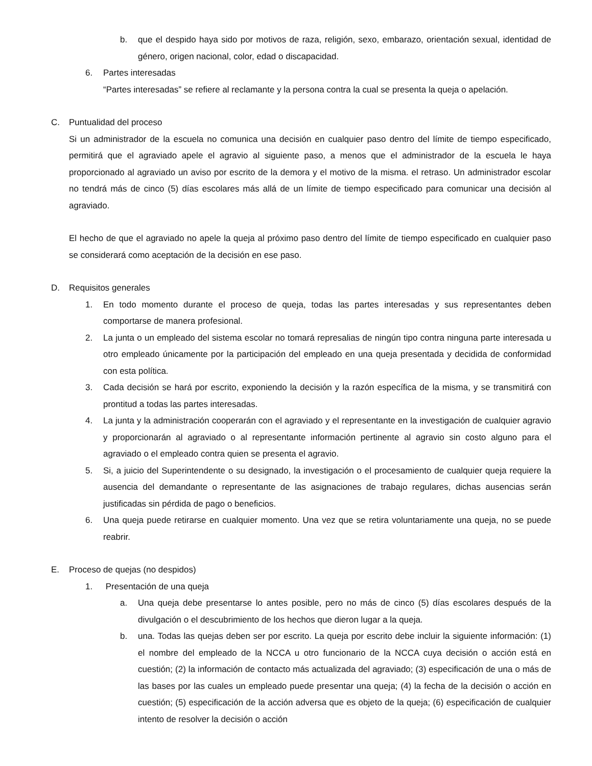b. que el despido haya sido por motivos de raza, religión, sexo, embarazo, orientación sexual, identidad de género, origen nacional, color, edad o discapacidad.
6. Partes interesadas
“Partes interesadas” se refiere al reclamante y la persona contra la cual se presenta la queja o apelación.
C. Puntualidad del proceso
Si un administrador de la escuela no comunica una decisión en cualquier paso dentro del límite de tiempo especificado, permitirá que el agraviado apele el agravio al siguiente paso, a menos que el administrador de la escuela le haya proporcionado al agraviado un aviso por escrito de la demora y el motivo de la misma. el retraso. Un administrador escolar no tendrá más de cinco (5) días escolares más allá de un límite de tiempo especificado para comunicar una decisión al agraviado.
El hecho de que el agraviado no apele la queja al próximo paso dentro del límite de tiempo especificado en cualquier paso se considerará como aceptación de la decisión en ese paso.
D. Requisitos generales
1. En todo momento durante el proceso de queja, todas las partes interesadas y sus representantes deben comportarse de manera profesional.
2. La junta o un empleado del sistema escolar no tomará represalias de ningún tipo contra ninguna parte interesada u otro empleado únicamente por la participación del empleado en una queja presentada y decidida de conformidad con esta política.
3. Cada decisión se hará por escrito, exponiendo la decisión y la razón específica de la misma, y se transmitirá con prontitud a todas las partes interesadas.
4. La junta y la administración cooperarán con el agraviado y el representante en la investigación de cualquier agravio y proporcionarán al agraviado o al representante información pertinente al agravio sin costo alguno para el agraviado o el empleado contra quien se presenta el agravio.
5. Si, a juicio del Superintendente o su designado, la investigación o el procesamiento de cualquier queja requiere la ausencia del demandante o representante de las asignaciones de trabajo regulares, dichas ausencias serán justificadas sin pérdida de pago o beneficios.
6. Una queja puede retirarse en cualquier momento. Una vez que se retira voluntariamente una queja, no se puede reabrir.
E. Proceso de quejas (no despidos)
1. Presentación de una queja
a. Una queja debe presentarse lo antes posible, pero no más de cinco (5) días escolares después de la divulgación o el descubrimiento de los hechos que dieron lugar a la queja.
b. una. Todas las quejas deben ser por escrito. La queja por escrito debe incluir la siguiente información: (1) el nombre del empleado de la NCCA u otro funcionario de la NCCA cuya decisión o acción está en cuestión; (2) la información de contacto más actualizada del agraviado; (3) especificación de una o más de las bases por las cuales un empleado puede presentar una queja; (4) la fecha de la decisión o acción en cuestión; (5) especificación de la acción adversa que es objeto de la queja; (6) especificación de cualquier intento de resolver la decisión o acción